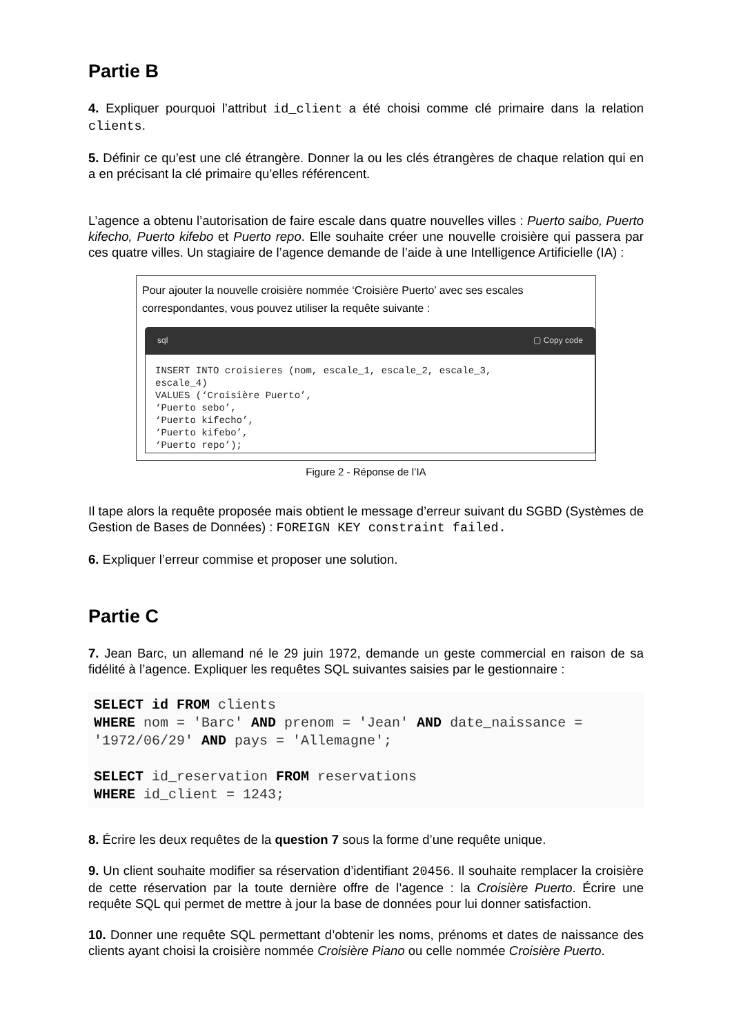Partie B
4. Expliquer pourquoi l’attribut id_client a été choisi comme clé primaire dans la relation clients.
5. Définir ce qu’est une clé étrangère. Donner la ou les clés étrangères de chaque relation qui en a en précisant la clé primaire qu’elles référencent.
L’agence a obtenu l’autorisation de faire escale dans quatre nouvelles villes : Puerto saibo, Puerto kifecho, Puerto kifebo et Puerto repo. Elle souhaite créer une nouvelle croisière qui passera par ces quatre villes. Un stagiaire de l’agence demande de l’aide à une Intelligence Artificielle (IA) :
Pour ajouter la nouvelle croisière nommée ‘Croisière Puerto’ avec ses escales correspondantes, vous pouvez utiliser la requête suivante :
sql ▢ Copy code
INSERT INTO croisieres (nom, escale_1, escale_2, escale_3, escale_4) VALUES (‘Croisière Puerto’, ‘Puerto sebo’, ‘Puerto kifecho’, ‘Puerto kifebo’, ‘Puerto repo’);
Figure 2 - Réponse de l’IA
Il tape alors la requête proposée mais obtient le message d’erreur suivant du SGBD (Systèmes de Gestion de Bases de Données) : FOREIGN KEY constraint failed.
6. Expliquer l’erreur commise et proposer une solution.
Partie C
7. Jean Barc, un allemand né le 29 juin 1972, demande un geste commercial en raison de sa fidélité à l’agence. Expliquer les requêtes SQL suivantes saisies par le gestionnaire :
SELECT id FROM clients WHERE nom = 'Barc' AND prenom = 'Jean' AND date_naissance = '1972/06/29' AND pays = 'Allemagne'; SELECT id_reservation FROM reservations WHERE id_client = 1243;
8. Écrire les deux requêtes de la question 7 sous la forme d’une requête unique.
9. Un client souhaite modifier sa réservation d’identifiant 20456. Il souhaite remplacer la croisière de cette réservation par la toute dernière offre de l’agence : la Croisière Puerto. Écrire une requête SQL qui permet de mettre à jour la base de données pour lui donner satisfaction.
10. Donner une requête SQL permettant d’obtenir les noms, prénoms et dates de naissance des clients ayant choisi la croisière nommée Croisière Piano ou celle nommée Croisière Puerto.